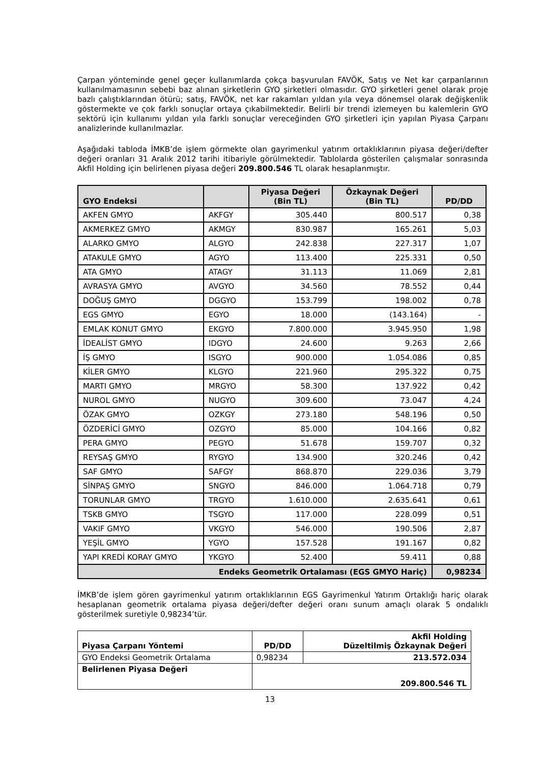Çarpan yönteminde genel geçer kullanımlarda çokça başvurulan FAVÖK, Satış ve Net kar çarpanlarının kullanılmamasının sebebi baz alınan şirketlerin GYO şirketleri olmasıdır. GYO şirketleri genel olarak proje bazlı çalıştıklarından ötürü; satış, FAVÖK, net kar rakamları yıldan yıla veya dönemsel olarak değişkenlik göstermekte ve çok farklı sonuçlar ortaya çıkabilmektedir. Belirli bir trendi izlemeyen bu kalemlerin GYO sektörü için kullanımı yıldan yıla farklı sonuçlar vereceğinden GYO şirketleri için yapılan Piyasa Çarpanı analizlerinde kullanılmazlar.
Aşağıdaki tabloda İMKB’de işlem görmekte olan gayrimenkul yatırım ortaklıklarının piyasa değeri/defter değeri oranları 31 Aralık 2012 tarihi itibariyle görülmektedir. Tablolarda gösterilen çalışmalar sonrasında Akfil Holding için belirlenen piyasa değeri 209.800.546 TL olarak hesaplanmıştır.
| GYO Endeksi | | Piyasa Değeri (Bin TL) | Özkaynak Değeri (Bin TL) | PD/DD |
| --- | --- | --- | --- | --- |
| AKFEN GMYO | AKFGY | 305.440 | 800.517 | 0,38 |
| AKMERKEZ GMYO | AKMGY | 830.987 | 165.261 | 5,03 |
| ALARKO GMYO | ALGYO | 242.838 | 227.317 | 1,07 |
| ATAKULE GMYO | AGYO | 113.400 | 225.331 | 0,50 |
| ATA GMYO | ATAGY | 31.113 | 11.069 | 2,81 |
| AVRASYA GMYO | AVGYO | 34.560 | 78.552 | 0,44 |
| DOĞUŞ GMYO | DGGYO | 153.799 | 198.002 | 0,78 |
| EGS GMYO | EGYO | 18.000 | (143.164) | - |
| EMLAK KONUT GMYO | EKGYO | 7.800.000 | 3.945.950 | 1,98 |
| İDEALİST GMYO | IDGYO | 24.600 | 9.263 | 2,66 |
| İŞ GMYO | ISGYO | 900.000 | 1.054.086 | 0,85 |
| KİLER GMYO | KLGYO | 221.960 | 295.322 | 0,75 |
| MARTI GMYO | MRGYO | 58.300 | 137.922 | 0,42 |
| NUROL GMYO | NUGYO | 309.600 | 73.047 | 4,24 |
| ÖZAK GMYO | OZKGY | 273.180 | 548.196 | 0,50 |
| ÖZDERİCİ GMYO | OZGYO | 85.000 | 104.166 | 0,82 |
| PERA GMYO | PEGYO | 51.678 | 159.707 | 0,32 |
| REYSAŞ GMYO | RYGYO | 134.900 | 320.246 | 0,42 |
| SAF GMYO | SAFGY | 868.870 | 229.036 | 3,79 |
| SİNPAŞ GMYO | SNGYO | 846.000 | 1.064.718 | 0,79 |
| TORUNLAR GMYO | TRGYO | 1.610.000 | 2.635.641 | 0,61 |
| TSKB GMYO | TSGYO | 117.000 | 228.099 | 0,51 |
| VAKIF GMYO | VKGYO | 546.000 | 190.506 | 2,87 |
| YEŞİL GMYO | YGYO | 157.528 | 191.167 | 0,82 |
| YAPI KREDİ KORAY GMYO | YKGYO | 52.400 | 59.411 | 0,88 |
| Endeks Geometrik Ortalaması (EGS GMYO Hariç) | | | | 0,98234 |
İMKB’de işlem gören gayrimenkul yatırım ortaklıklarının EGS Gayrimenkul Yatırım Ortaklığı hariç olarak hesaplanan geometrik ortalama piyasa değeri/defter değeri oranı sunum amaçlı olarak 5 ondalıklı gösterilmek suretiyle 0,98234’tür.
| Piyasa Çarpanı Yöntemi | PD/DD | Akfil Holding Düzeltilmiş Özkaynak Değeri |
| --- | --- | --- |
| GYO Endeksi Geometrik Ortalama | 0,98234 | 213.572.034 |
| Belirlenen Piyasa Değeri | 209.800.546 TL | |
13